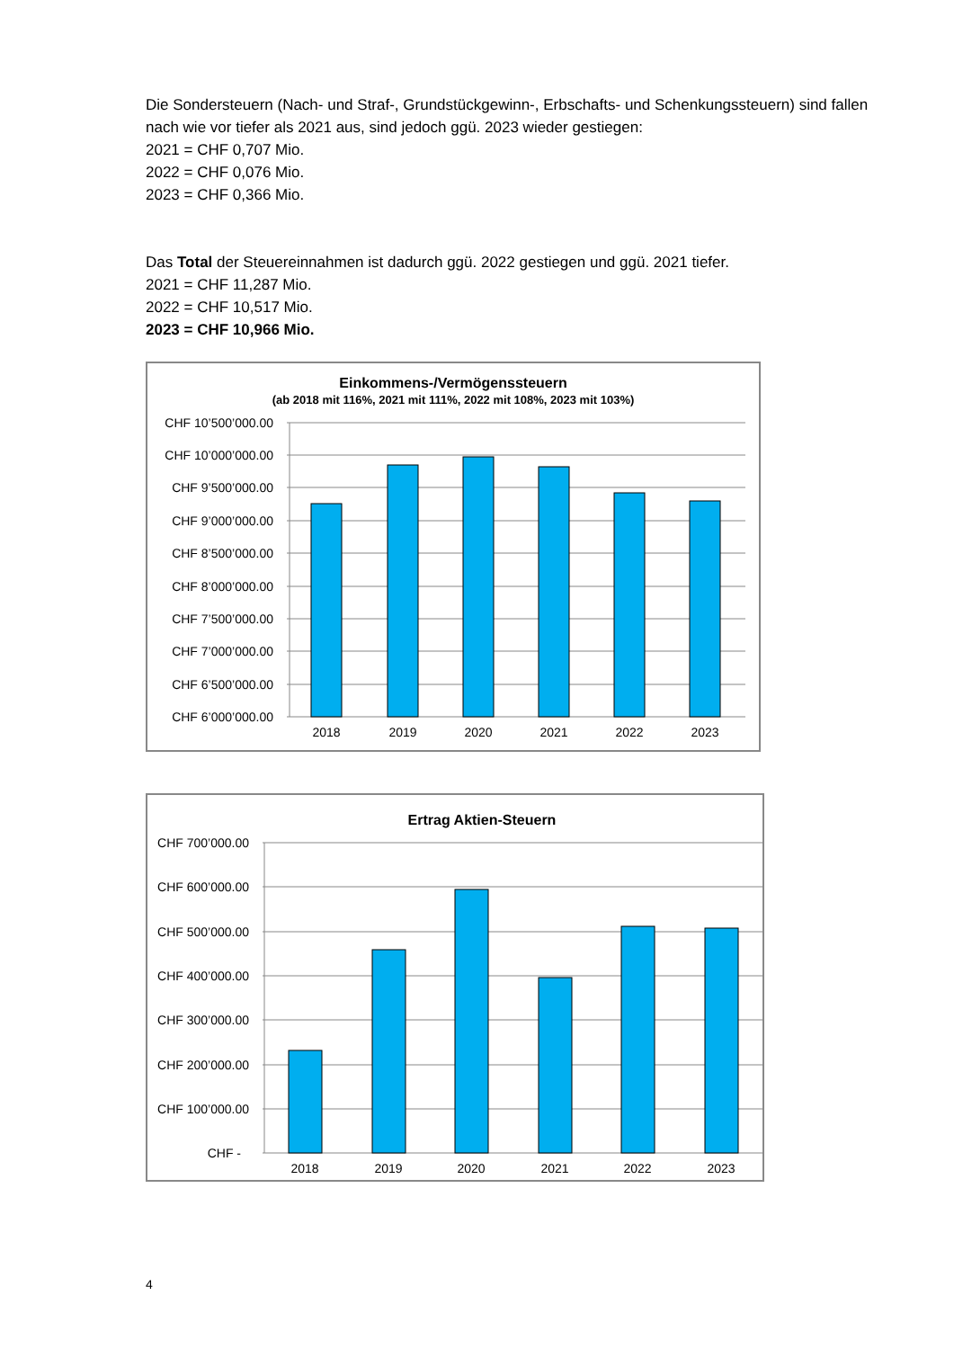Die Sondersteuern (Nach- und Straf-, Grundstückgewinn-, Erbschafts- und Schenkungssteuern) sind fallen nach wie vor tiefer als 2021 aus, sind jedoch ggü. 2023 wieder gestiegen:
2021 = CHF 0,707 Mio.
2022 = CHF 0,076 Mio.
2023 = CHF 0,366 Mio.
Das Total der Steuereinnahmen ist dadurch ggü. 2022 gestiegen und ggü. 2021 tiefer.
2021 = CHF 11,287 Mio.
2022 = CHF 10,517 Mio.
2023 = CHF 10,966 Mio.
Einkommens-/Vermögenssteuern
(ab 2018 mit 116%, 2021 mit 111%, 2022 mit 108%, 2023 mit 103%)
CHF 10’500’000.00
CHF 10’000’000.00
CHF 9’500’000.00
CHF 9’000’000.00
CHF 8’500’000.00
CHF 8’000’000.00
CHF 7’500’000.00
CHF 7’000’000.00
CHF 6’500’000.00
CHF 6’000’000.00
2018
2019
2020
2021
2022
2023
Ertrag Aktien-Steuern
CHF 700’000.00
CHF 600’000.00
CHF 500’000.00
CHF 400’000.00
CHF 300’000.00
CHF 200’000.00
CHF 100’000.00
CHF -
2018
2019
2020
2021
2022
2023
4